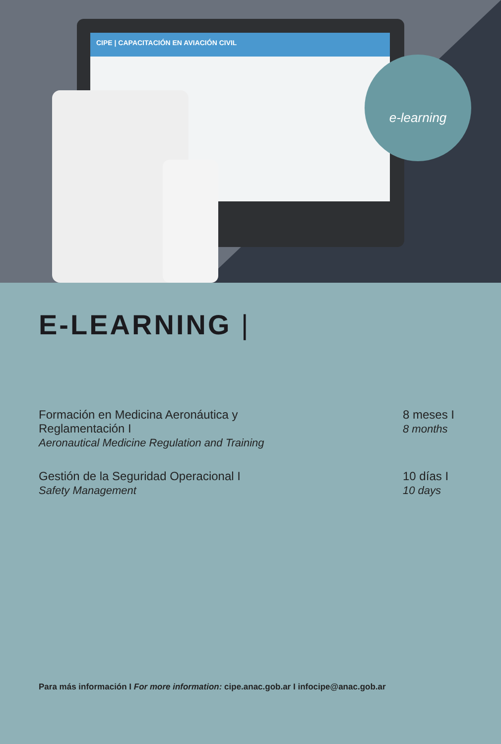CIPE | CAPACITACIÓN EN AVIACIÓN CIVIL
e-learning
E-LEARNING |
Formación en Medicina Aeronáutica y
Reglamentación I
Aeronautical Medicine Regulation and Training
8 meses I
8 months
Gestión de la Seguridad Operacional I
Safety Management
10 días I
10 days
Para más información I For more information: cipe.anac.gob.ar I infocipe@anac.gob.ar